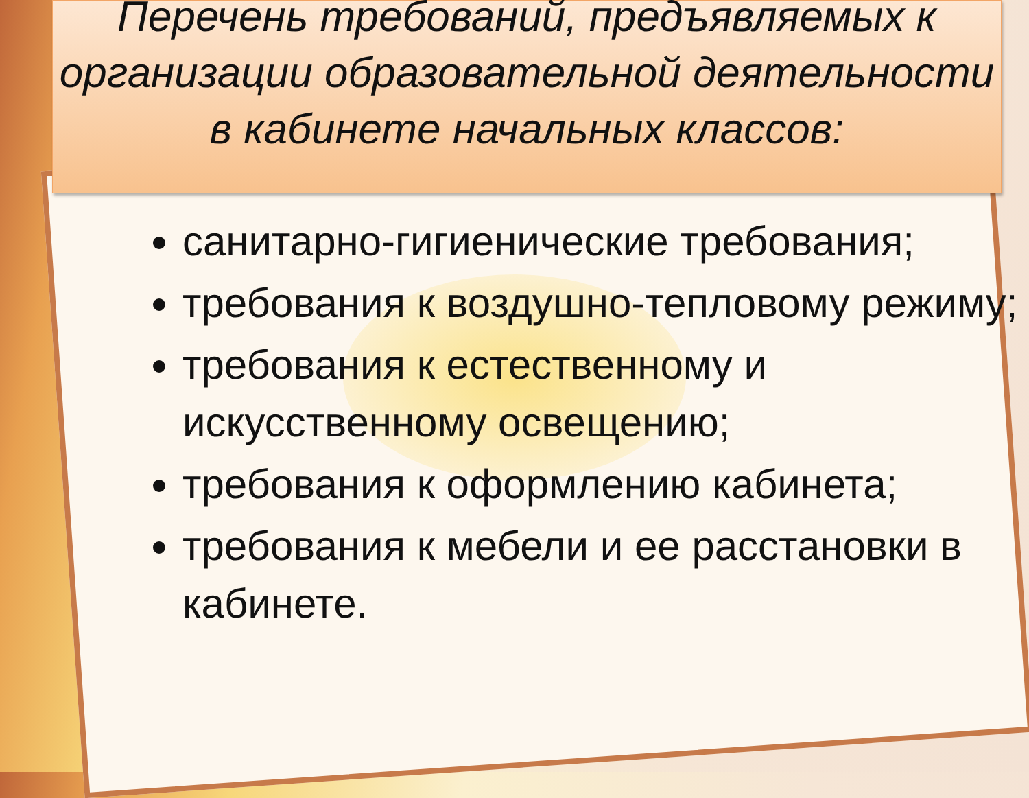Перечень требований, предъявляемых к организации образовательной деятельности в кабинете начальных классов:
санитарно-гигиенические требования;
требования к воздушно-тепловому режиму;
требования к естественному и искусственному освещению;
требования к оформлению кабинета;
требования к мебели и ее расстановки в кабинете.